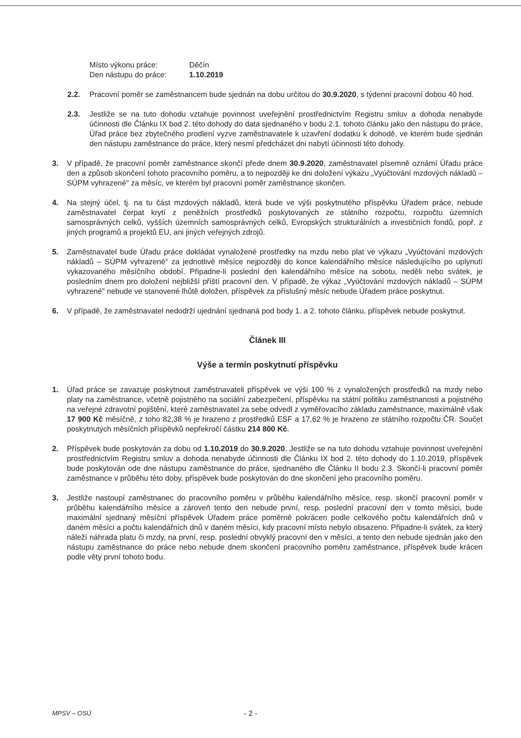Místo výkonu práce: Děčín
Den nástupu do práce: 1.10.2019
2.2. Pracovní poměr se zaměstnancem bude sjednán na dobu určitou do 30.9.2020, s týdenní pracovní dobou 40 hod.
2.3. Jestliže se na tuto dohodu vztahuje povinnost uveřejnění prostřednictvím Registru smluv a dohoda nenabyde účinnosti dle Článku IX bod 2. této dohody do data sjednaného v bodu 2.1. tohoto článku jako den nástupu do práce, Úřad práce bez zbytečného prodlení vyzve zaměstnavatele k uzavření dodatku k dohodě, ve kterém bude sjednán den nástupu zaměstnance do práce, který nesmí předcházet dni nabytí účinnosti této dohody.
3. V případě, že pracovní poměr zaměstnance skončí přede dnem 30.9.2020, zaměstnavatel písemně oznámí Úřadu práce den a způsob skončení tohoto pracovního poměru, a to nejpozději ke dni doložení výkazu „Vyúčtování mzdových nákladů – SÚPM vyhrazené" za měsíc, ve kterém byl pracovní poměr zaměstnance skončen.
4. Na stejný účel, tj. na tu část mzdových nákladů, která bude ve výši poskytnutého příspěvku Úřadem práce, nebude zaměstnavatel čerpat krytí z peněžních prostředků poskytovaných ze státního rozpočtu, rozpočtu územních samosprávných celků, vyšších územních samosprávných celků, Evropských strukturálních a investičních fondů, popř. z jiných programů a projektů EU, ani jiných veřejných zdrojů.
5. Zaměstnavatel bude Úřadu práce dokládat vynaložené prostředky na mzdu nebo plat ve výkazu „Vyúčtování mzdových nákladů – SÚPM vyhrazené“ za jednotlivé měsíce nejpozději do konce kalendářního měsíce následujícího po uplynutí vykazovaného měsíčního období. Připadne-li poslední den kalendářního měsíce na sobotu, neděli nebo svátek, je posledním dnem pro doložení nejbližší příští pracovní den. V případě, že výkaz „Vyúčtování mzdových nákladů – SÚPM vyhrazené" nebude ve stanovené lhůtě doložen, příspěvek za příslušný měsíc nebude Úřadem práce poskytnut.
6. V případě, že zaměstnavatel nedodrží ujednání sjednaná pod body 1. a 2. tohoto článku, příspěvek nebude poskytnut.
Článek III
Výše a termín poskytnutí příspěvku
1. Úřad práce se zavazuje poskytnout zaměstnavateli příspěvek ve výši 100 % z vynaložených prostředků na mzdy nebo platy na zaměstnance, včetně pojistného na sociální zabezpečení, příspěvku na státní politiku zaměstnanosti a pojistného na veřejné zdravotní pojištění, které zaměstnavatel za sebe odvedl z vyměřovacího základu zaměstnance, maximálně však 17 900 Kč měsíčně, z toho 82,38 % je hrazeno z prostředků ESF a 17,62 % je hrazeno ze státního rozpočtu ČR. Součet poskytnutých měsíčních příspěvků nepřekročí částku 214 800 Kč.
2. Příspěvek bude poskytován za dobu od 1.10.2019 do 30.9.2020. Jestliže se na tuto dohodu vztahuje povinnost uveřejnění prostřednictvím Registru smluv a dohoda nenabyde účinnosti dle Článku IX bod 2. této dohody do 1.10.2019, příspěvek bude poskytován ode dne nástupu zaměstnance do práce, sjednaného dle Článku II bodu 2.3. Skončí-li pracovní poměr zaměstnance v průběhu této doby, příspěvek bude poskytován do dne skončení jeho pracovního poměru.
3. Jestliže nastoupí zaměstnanec do pracovního poměru v průběhu kalendářního měsíce, resp. skončí pracovní poměr v průběhu kalendářního měsíce a zároveň tento den nebude první, resp. poslední pracovní den v tomto měsíci, bude maximální sjednaný měsíční příspěvek Úřadem práce poměrně pokrácen podle celkového počtu kalendářních dnů v daném měsíci a počtu kalendářních dnů v daném měsíci, kdy pracovní místo nebylo obsazeno. Připadne-li svátek, za který náleží náhrada platu či mzdy, na první, resp. poslední obvyklý pracovní den v měsíci, a tento den nebude sjednán jako den nástupu zaměstnance do práce nebo nebude dnem skončení pracovního poměru zaměstnance, příspěvek bude krácen podle věty první tohoto bodu.
MPSV – OSÚ
- 2 -